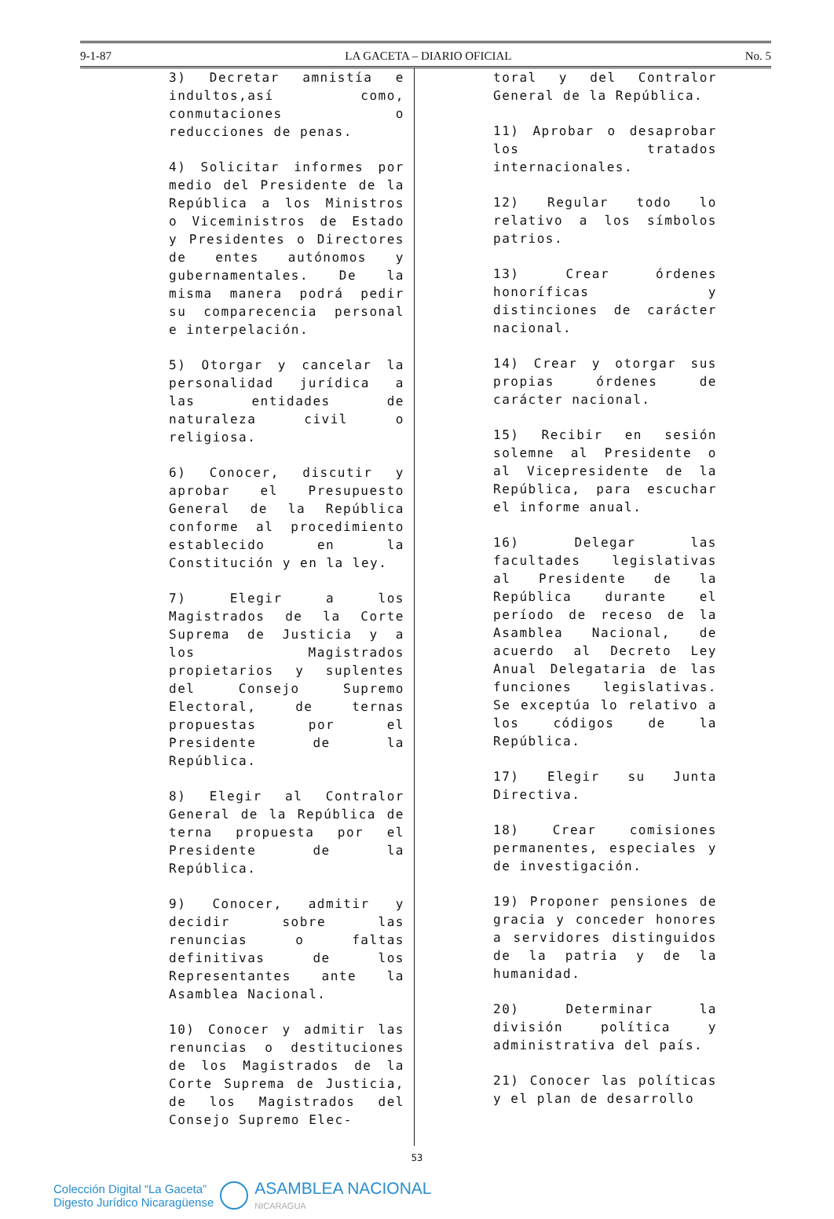9-1-87 LA GACETA – DIARIO OFICIAL No. 5
3) Decretar amnistía e indultos,así como, conmutaciones o reducciones de penas.
4) Solicitar informes por medio del Presidente de la República a los Ministros o Viceministros de Estado y Presidentes o Directores de entes autónomos y gubernamentales. De la misma manera podrá pedir su comparecencia personal e interpelación.
5) Otorgar y cancelar la personalidad jurídica a las entidades de naturaleza civil o religiosa.
6) Conocer, discutir y aprobar el Presupuesto General de la República conforme al procedimiento establecido en la Constitución y en la ley.
7) Elegir a los Magistrados de la Corte Suprema de Justicia y a los Magistrados propietarios y suplentes del Consejo Supremo Electoral, de ternas propuestas por el Presidente de la República.
8) Elegir al Contralor General de la República de terna propuesta por el Presidente de la República.
9) Conocer, admitir y decidir sobre las renuncias o faltas definitivas de los Representantes ante la Asamblea Nacional.
10) Conocer y admitir las renuncias o destituciones de los Magistrados de la Corte Suprema de Justicia, de los Magistrados del Consejo Supremo Elec-
toral y del Contralor General de la República.
11) Aprobar o desaprobar los tratados internacionales.
12) Regular todo lo relativo a los símbolos patrios.
13) Crear órdenes honoríficas y distinciones de carácter nacional.
14) Crear y otorgar sus propias órdenes de carácter nacional.
15) Recibir en sesión solemne al Presidente o al Vicepresidente de la República, para escuchar el informe anual.
16) Delegar las facultades legislativas al Presidente de la República durante el período de receso de la Asamblea Nacional, de acuerdo al Decreto Ley Anual Delegataria de las funciones legislativas. Se exceptúa lo relativo a los códigos de la República.
17) Elegir su Junta Directiva.
18) Crear comisiones permanentes, especiales y de investigación.
19) Proponer pensiones de gracia y conceder honores a servidores distinguidos de la patria y de la humanidad.
20) Determinar la división política y administrativa del país.
21) Conocer las políticas y el plan de desarrollo
53
Colección Digital “La Gaceta”
Digesto Jurídico Nicaragüense
ASAMBLEA NACIONAL
NICARAGUA